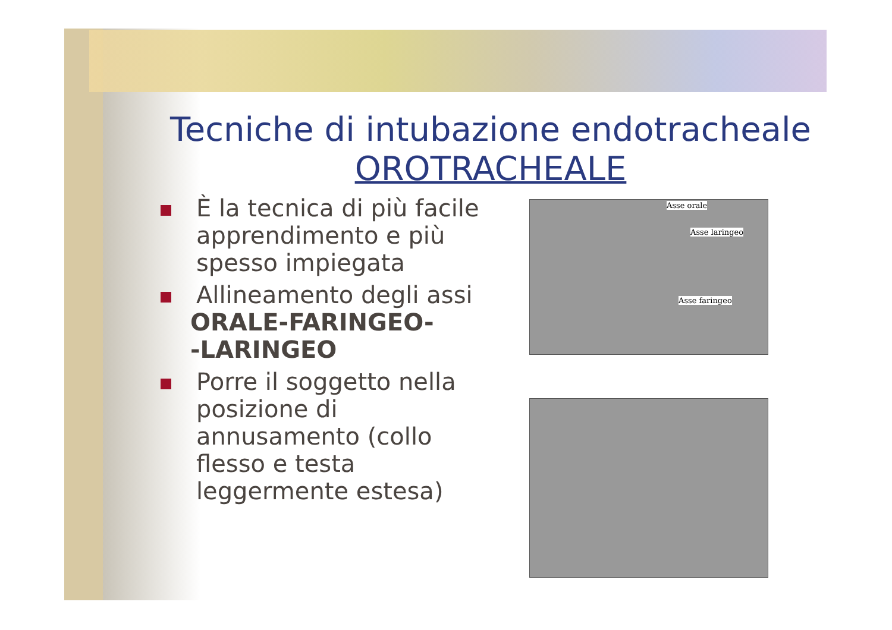Tecniche di intubazione endotracheale
OROTRACHEALE
È la tecnica di più facile apprendimento e più spesso impiegata
Allineamento degli assi
ORALE-FARINGEO-
-LARINGEO
Porre il soggetto nella posizione di annusamento (collo flesso e testa leggermente estesa)
Asse orale
Asse laringeo
Asse faringeo